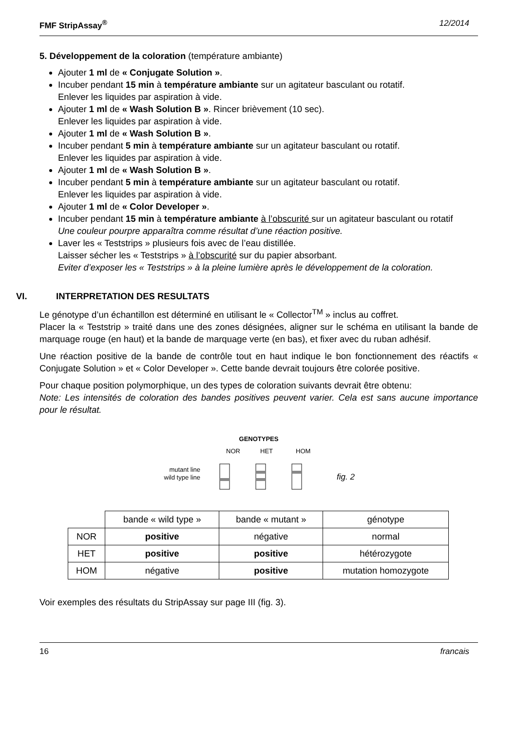FMF StripAssay<sup>®</sup> 12/2014
5. Développement de la coloration (température ambiante)
Ajouter 1 ml de « Conjugate Solution ».
Incuber pendant 15 min à température ambiante sur un agitateur basculant ou rotatif.
Enlever les liquides par aspiration à vide.
Ajouter 1 ml de « Wash Solution B ». Rincer brièvement (10 sec).
Enlever les liquides par aspiration à vide.
Ajouter 1 ml de « Wash Solution B ».
Incuber pendant 5 min à température ambiante sur un agitateur basculant ou rotatif.
Enlever les liquides par aspiration à vide.
Ajouter 1 ml de « Wash Solution B ».
Incuber pendant 5 min à température ambiante sur un agitateur basculant ou rotatif.
Enlever les liquides par aspiration à vide.
Ajouter 1 ml de « Color Developer ».
Incuber pendant 15 min à température ambiante à l’obscurité sur un agitateur basculant ou rotatif
Une couleur pourpre apparaîtra comme résultat d’une réaction positive.
Laver les « Teststrips » plusieurs fois avec de l’eau distillée.
Laisser sécher les « Teststrips » à l’obscurité sur du papier absorbant.
Eviter d’exposer les « Teststrips » à la pleine lumière après le développement de la coloration.
VI. INTERPRETATION DES RESULTATS
Le génotype d’un échantillon est déterminé en utilisant le « Collector<sup>TM</sup> » inclus au coffret.
Placer la « Teststrip » traité dans une des zones désignées, aligner sur le schéma en utilisant la bande de marquage rouge (en haut) et la bande de marquage verte (en bas), et fixer avec du ruban adhésif.
Une réaction positive de la bande de contrôle tout en haut indique le bon fonctionnement des réactifs « Conjugate Solution » et « Color Developer ». Cette bande devrait toujours être colorée positive.
Pour chaque position polymorphique, un des types de coloration suivants devrait être obtenu:
Note: Les intensités de coloration des bandes positives peuvent varier. Cela est sans aucune importance pour le résultat.
GENOTYPES
NOR
HET
HOM
mutant line
wild type line
fig. 2
| | bande « wild type » | bande « mutant » | génotype |
| NOR | positive | négative | normal |
| HET | positive | positive | hétérozygote |
| HOM | négative | positive | mutation homozygote |
Voir exemples des résultats du StripAssay sur page III (fig. 3).
16 francais